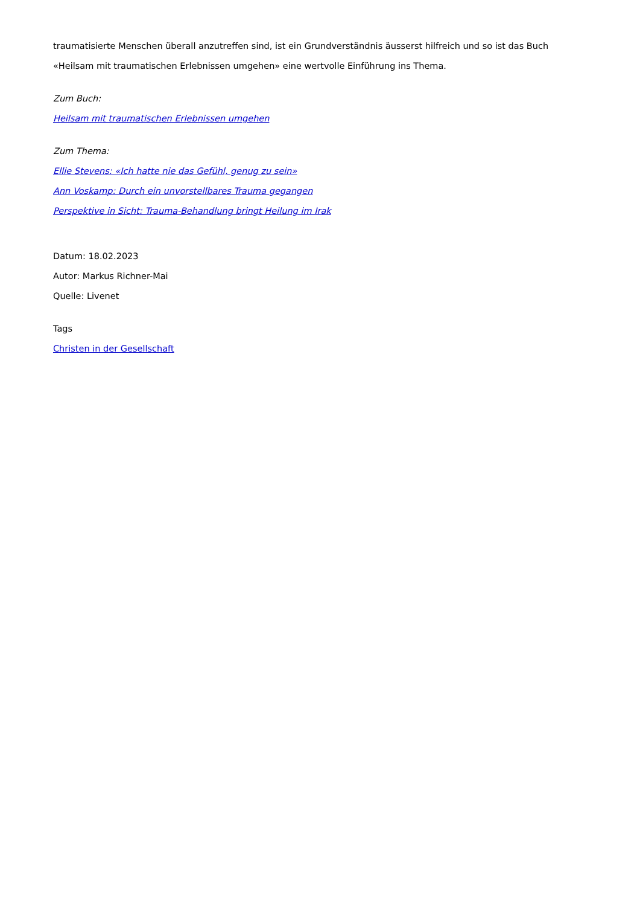traumatisierte Menschen überall anzutreffen sind, ist ein Grundverständnis äusserst hilfreich und so ist das Buch «Heilsam mit traumatischen Erlebnissen umgehen» eine wertvolle Einführung ins Thema.
Zum Buch:
Heilsam mit traumatischen Erlebnissen umgehen
Zum Thema:
Ellie Stevens: «Ich hatte nie das Gefühl, genug zu sein»
Ann Voskamp: Durch ein unvorstellbares Trauma gegangen
Perspektive in Sicht: Trauma-Behandlung bringt Heilung im Irak
Datum: 18.02.2023
Autor: Markus Richner-Mai
Quelle: Livenet
Tags
Christen in der Gesellschaft